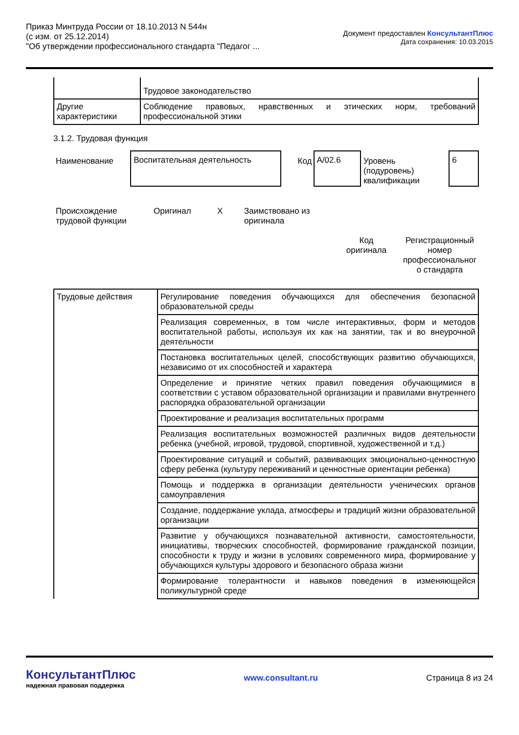Приказ Минтруда России от 18.10.2013 N 544н
(с изм. от 25.12.2014)
"Об утверждении профессионального стандарта "Педагог ...
Документ предоставлен КонсультантПлюс
Дата сохранения: 10.03.2015
| | Трудовое законодательство |
| Другие характеристики | Соблюдение правовых, нравственных и этических норм, требований профессиональной этики |
3.1.2. Трудовая функция
Наименование
Воспитательная деятельность
Код
A/02.6
Уровень (подуровень) квалификации
6
Происхождение трудовой функции
Оригинал X Заимствовано из оригинала
Код оригинала
Регистрационный номер профессиональног о стандарта
| Трудовые действия | Регулирование поведения обучающихся для обеспечения безопасной образовательной среды |
| | Реализация современных, в том числе интерактивных, форм и методов воспитательной работы, используя их как на занятии, так и во внеурочной деятельности |
| | Постановка воспитательных целей, способствующих развитию обучающихся, независимо от их способностей и характера |
| | Определение и принятие четких правил поведения обучающимися в соответствии с уставом образовательной организации и правилами внутреннего распорядка образовательной организации |
| | Проектирование и реализация воспитательных программ |
| | Реализация воспитательных возможностей различных видов деятельности ребенка (учебной, игровой, трудовой, спортивной, художественной и т.д.) |
| | Проектирование ситуаций и событий, развивающих эмоционально-ценностную сферу ребенка (культуру переживаний и ценностные ориентации ребенка) |
| | Помощь и поддержка в организации деятельности ученических органов самоуправления |
| | Создание, поддержание уклада, атмосферы и традиций жизни образовательной организации |
| | Развитие у обучающихся познавательной активности, самостоятельности, инициативы, творческих способностей, формирование гражданской позиции, способности к труду и жизни в условиях современного мира, формирование у обучающихся культуры здорового и безопасного образа жизни |
| | Формирование толерантности и навыков поведения в изменяющейся поликультурной среде |
КонсультантПлюс
надежная правовая поддержка
www.consultant.ru Страница 8 из 24